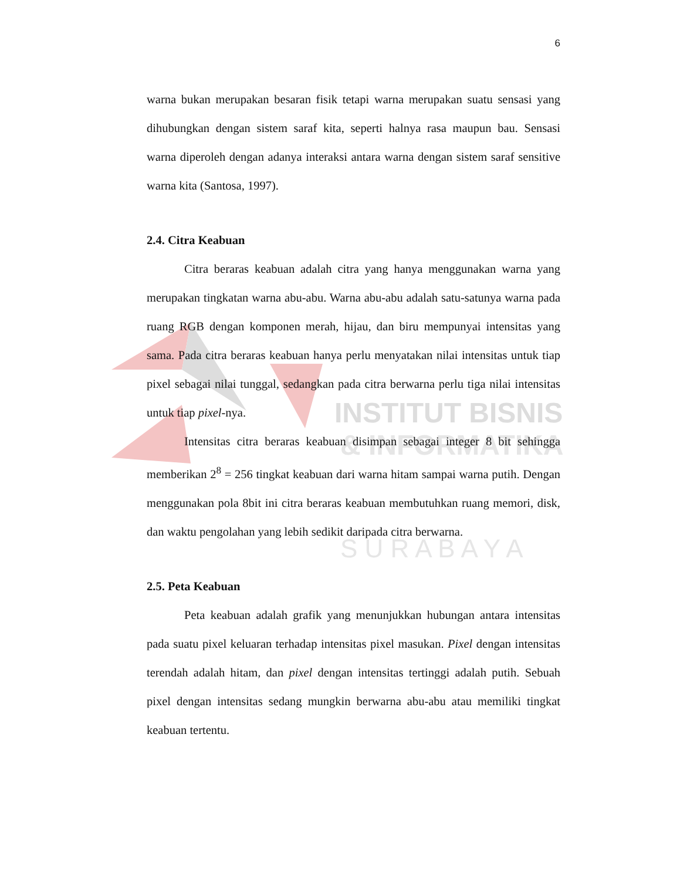INSTITUT BISNIS
& INFORMATIKA
S U R A B A Y A
6
warna bukan merupakan besaran fisik tetapi warna merupakan suatu sensasi yang dihubungkan dengan sistem saraf kita, seperti halnya rasa maupun bau. Sensasi warna diperoleh dengan adanya interaksi antara warna dengan sistem saraf sensitive warna kita (Santosa, 1997).
2.4. Citra Keabuan
Citra beraras keabuan adalah citra yang hanya menggunakan warna yang merupakan tingkatan warna abu-abu. Warna abu-abu adalah satu-satunya warna pada ruang RGB dengan komponen merah, hijau, dan biru mempunyai intensitas yang sama. Pada citra beraras keabuan hanya perlu menyatakan nilai intensitas untuk tiap pixel sebagai nilai tunggal, sedangkan pada citra berwarna perlu tiga nilai intensitas untuk tiap pixel-nya.
Intensitas citra beraras keabuan disimpan sebagai integer 8 bit sehingga memberikan 2<sup>8</sup> = 256 tingkat keabuan dari warna hitam sampai warna putih. Dengan menggunakan pola 8bit ini citra beraras keabuan membutuhkan ruang memori, disk, dan waktu pengolahan yang lebih sedikit daripada citra berwarna.
2.5. Peta Keabuan
Peta keabuan adalah grafik yang menunjukkan hubungan antara intensitas pada suatu pixel keluaran terhadap intensitas pixel masukan. Pixel dengan intensitas terendah adalah hitam, dan pixel dengan intensitas tertinggi adalah putih. Sebuah pixel dengan intensitas sedang mungkin berwarna abu-abu atau memiliki tingkat keabuan tertentu.